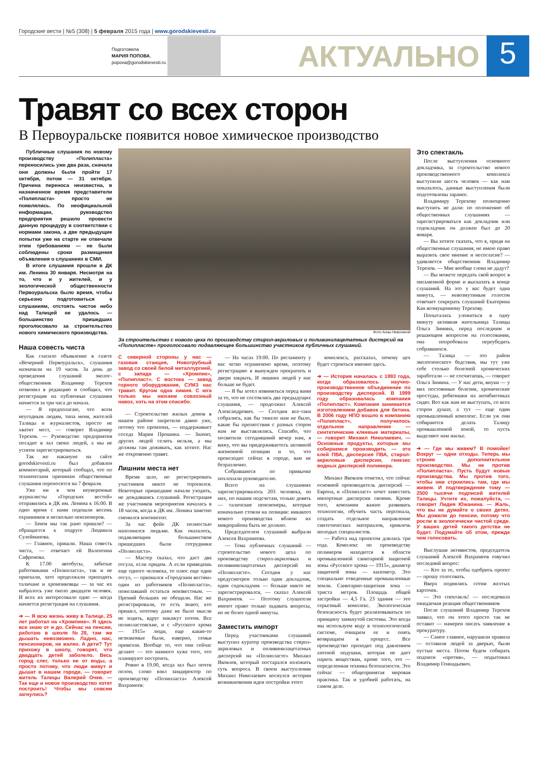Городские вести | №5 (308) | 5 февраля 2015 года | www.gorodskievesti.ru
Подготовила
МАРИЯ ПОПОВА,
popova@gorodskievesti.ru
АКТУАЛЬНО
5
Травят со всех сторон
В Первоуральске появится новое химическое производство
Публичные слушания по новому производству «Полипласта» переносились уже два раза, сначала они должны были пройти 17 октября, потом — 31 октября. Причина переноса неизвестна, в назначенное время представители «Полипласта» просто не появлялись. По неофициальной информации, руководство предприятия решило провести данную процедуру в соответствии с нормами закона, а две предыдущие попытки уже на старте не отвечали этим требованиям — не были соблюдены сроки размещения объявления о слушаниях в СМИ.
В итоге слушания прошли в ДК им. Ленина 30 января. Несмотря на то, что и у жителей, и у экологической общественности Первоуральска было время, чтобы серьезно подготовиться к слушаниям, отстоять чистое небо над Талицей не удалось — большинство пришедших проголосовало за строительство нового химического производства.
Наша совесть чиста
Как гласило объявление в газете «Вечерний Первоуральск», слушания назначили на 19 часов. За день до проведения слушаний эколог-общественник Владимир Терехов позвонил в редакцию и сообщил, что регистрация на публичные слушания начнется за три часа до начала.
— Я предполагаю, что всем неугодным людям, типа меня, жителей Талицы и журналистов, просто не хватит мест, — говорит Владимир Терехов. — Руководство предприятия посадит в зал своих людей, а мы не успеем зарегистрироваться.
Так же накануне на сайте gorodskievesti.ru был добавлен комментарий, который сообщал, что по техническим причинам общественные слушания переносятся на 7 февраля.
Уже ни в чем неуверенные журналисты «Городских вестей» отправились в ДК им. Ленина к 16:00. В одно время с нами подошли восемь охранников и несколько пенсионеров.
— Зачем мы так рано пришли? — обращается к подруге Людмила Сулейманова.
— Главное, пришли. Наша совесть чиста, — отвечает ей Валентина Сафронова.
К 17.00 автобусы, забитые работниками «Полипласта», так и не приехали, зато продолжали приходить таличане и хромпиковцы — за час их набралось уже около двадцати человек. И всех их интересовало одно — когда начнется регистрация на слушания.
➔ — Я всю жизнь живу в Талице, 25 лет работал на «Хромпике». Я здесь все знаю от и до. Сейчас на пенсии, работаю в школе №28, там же дышать невозможно. Ладно, нас, пенсионеров, не жалко. А дети? Тут прихожу в школу, говорят, что двадцать детей заболело. Весь город слег, только не от воды, а просто потому, что люди живут и дышат в нашем городе, — говорит житель Талицы Валерий Очев. — Так еще и новое производство хотят построить! Чтобы мы совсем загнулись?
Фото Анны Неволиной
За строительство с нового цеха по производству стирол-акриловых и поливинилацетатных дисперсий на «Полипласте» проголосовало подавляющее большинство участников публичных слушаний.
С северной стороны у нас — газовая станция, Новотрубный завод со своей белой металлургией, с запада — «Хромпик», «Полипласт». С востока — завод горного оборудования, СУМЗ нас травит. Кругом одна химия. С юга только мы нюхаем совхозный навоз, хоть на этом спасибо.
— Строительство жилых домов в нашем районе запретили давно уже, потому что промзона, — поддерживает соседа Мария Прошина. — Значит, других людей селить нельзя, а мы должны там доживать, как хотите. Нас же открове­нно травят.
Лишним места нет
Время шло, но регистрировать участников никто не торопился. Некоторые пришедшие начали уходить, не дождавшись слушаний. Регистрация же участников мероприятия началась в 18 часов, когда в ДК им. Ленина заметно сменился контингент.
За час фойе ДК полностью наполнился людьми. Как оказалось, подавляющим большинством пришедших были сотрудники «Полипласта».
— Мастер сказал, что даст два отгула, если придем. А если приведешь еще одного человека, то плюс еще один отгул, — признался «Городским вестям» один из работников «Полипласта», пожелавший остаться неизвестным. — Премий больших не обещали. Нас же регистрировали, то есть знают, кто пришел, поэтому даже не было мысли не ходить, вдруг накажут потом. Все полипластовские, и с «Русского хрома — 1915» люди, еще какие-то незнакомые были, наверно, семьи привезли. Вообще то, что они сейчас делают — это намного хуже того, что планируют построить.
Ровно в 19.00, когда зал был почти полон, слово взял замдиректор по производству «Полипласта» Алексей Вахрамеев:
— На часах 19:00. По регламенту у нас четко ограничено время, поэтому регистрацию я вынужден прекратить и двери закрыть. И лишних людей у нас больше не будет.
— Я бы хотел извиниться перед вами за то, что не состоялись два предыдущих слушания, — продолжил Алексей Александрович. — Сегодня все-таки собрались, как бы тяжело нам не было, какие бы препятствия с разных сторон нам не выставлялись. Спасибо, что посвятили сегодняшний вечер нам, я вижу, что вы придерживаетесь активной жизненной позиции и то, что происходит сейчас в городе, вам не безразлично.
Собравшиеся по привычке похлопали руководителю.
Всего на слушаниях зарегистрировалось 203 человека, из них, по нашим подсчетам, только девять — таличские пенсионеры, которые изначально стояли на позиции: никакого нового производства вблизи их микрорайона быть не должно.
Председателем слушаний выбрали Алексея Вахрамеева.
— Тема публичных слушаний — строительство нового цеха по производству стирол-акриловых и поливинилацетатных дисперсий на «Полипласте». Сегодня у нас предусмотрен только один докладчик, один содокладчик — больше никто не зарегистрировался, — сказал Алексей Вахрамеев. — Поэтому слушатели имеют право только задавать вопросы, но не более одной минуты.
Заместить импорт
Перед участниками слушаний выступил куратор производства стирол-акриловых и поливинилацетатных дисперсий на «Полипласте» Михаил Яковлев, который постарался изложить суть вопроса. В своем выступлении Михаил Николаевич коснулся истории возникновении идеи постройки этого
комплекса, рассказал, почему цех будет строиться именно здесь.
➔ — История началась с 1993 года, когда образовалось научно-производственное объединение по производству дисперсий. В 1999 году образовалась компания «Полипласт». Компания занимается изготовлением добавок для бетона. В 2006 году НПО вошло в компанию «Полипласт», получилось отдельное направление — синтетические клеевые материалы, — говорит Михаил Николаевич. — Основные продукты, которые мы собираемся производить — это клей ПВА, дисперсия ПВА, стирол-акриловые дисперсии, генезис водных дисперсий полимера.
Михаил Яковлев отметил, что сейчас основной производитель дисперсий — Европа, и «Полипласт» хочет заместить импортные дисперсии своими. Кроме того, компании важно развивать технологии, обучить часть персонала, создать отдельное направление синтетических материалов, привлечь молодых специалистов.
— Работа над проектом длилась три года. Комплекс по производству полимеров находится в области промышленной санитарной защитной зоны «Русского хрома — 1915», диаметр защитной зоны — километр. Это специально отведенные промышленные земли. Санитарно-защитная зона — триста метров. Площадь общей застройки — 4,5 Га. 23 здания — это серьезный комплекс. Экологическая безопасность будет реализовываться по принципу замкнутой системы. Это когда мы используем воду в технологической системе, очищаем ее и опять возвращаем в процесс. Все производство проходит под давлением азотной подушки, которая не дает парить веществам, кроме того, это — определенная техника безопасности. Это сейчас — общепринятая мировая практика. Так и удобней работать, на самом деле.
Это спектакль
После выступления основного докладчика, за строительство нового производственного комплекса выступили шесть человек — как нам показалось, данные выступления были подготовлены заранее.
Владимиру Терехову полноценно выступить не дали: по положению об общественных слушаниях — зарегистрироваться как докладчик или содокладчик он должен был до 20 января.
— Вы хотите сказать, что я, придя на общественные слушания, не имею право выразить свое мнение и несогласие? — удивляется общественник Владимир Терехов. — Мне вообще слова не дадут?
— Вы можете передать свой вопрос в письменной форме и высказать в конце слушаний. На это у вас будет одна минута, — невозмутимым голосом отвечает секрерать слушаний Екатерина Кан возмущенному Терехову.
Попыталась уложиться в одну минуту активная жительница Талицы Ольга Зимина, перед последним и решающим вопросом на голосовании, она попробовала переубедить собравшихся.
— Талица — это район экологического бедствия, мы тут уже себе столько болезней хронических заработали — не сосчитаешь, — говорит Ольга Зимина. — У нас дети, внуки — у них постоянные болезни, хронические простуды, ребятишки на антибиотиках сидят. Вот как нам не выступать, со всех сторон душат, а тут — еще один промышленный комплекс. Если уж они собираются делать Талицу промышленной зоной, то пусть выделяют нам жилье.
➔ — Где мы живем? В помойке! Вокруг — одни отходы. Теперь мы строим дополнительное производство. Мы не против «Полипласта». Пусть будут новые производства. Мы против того, чтобы они строились там, где мы живем. И подтверждение тому — 2500 тысячи подписей жителей Талицы. Учтите их, пожалуйста, — говорит Лидия Южанина. — Жаль, что вы не думайте о своих детях. Мы дожили до пенсии, потому что росли в экологически чистой среде. У ваших детей такого детства не будет. Подумайте об этом, прежде чем голосовать.
Выслушав активистов, председатель слушаний Алексей Вахрамеев озвучил последний вопрос:
— Кто за то, чтобы одобрить проект — прошу голосовать.
Вверх поднялись сотни желтых карточек.
— Это спектакль! — последовала ожидаемая реакция общественников
После слушаний Владимир Терехов заявил, что он этого просто так не оставит — намерен писать заявление в прокуратуру.
— Самое главное, нарушили правила — оставили людей за дверью, были пустые места. Потом будем собирать подписи «против», — подытожил Владимир Геннадьевич.